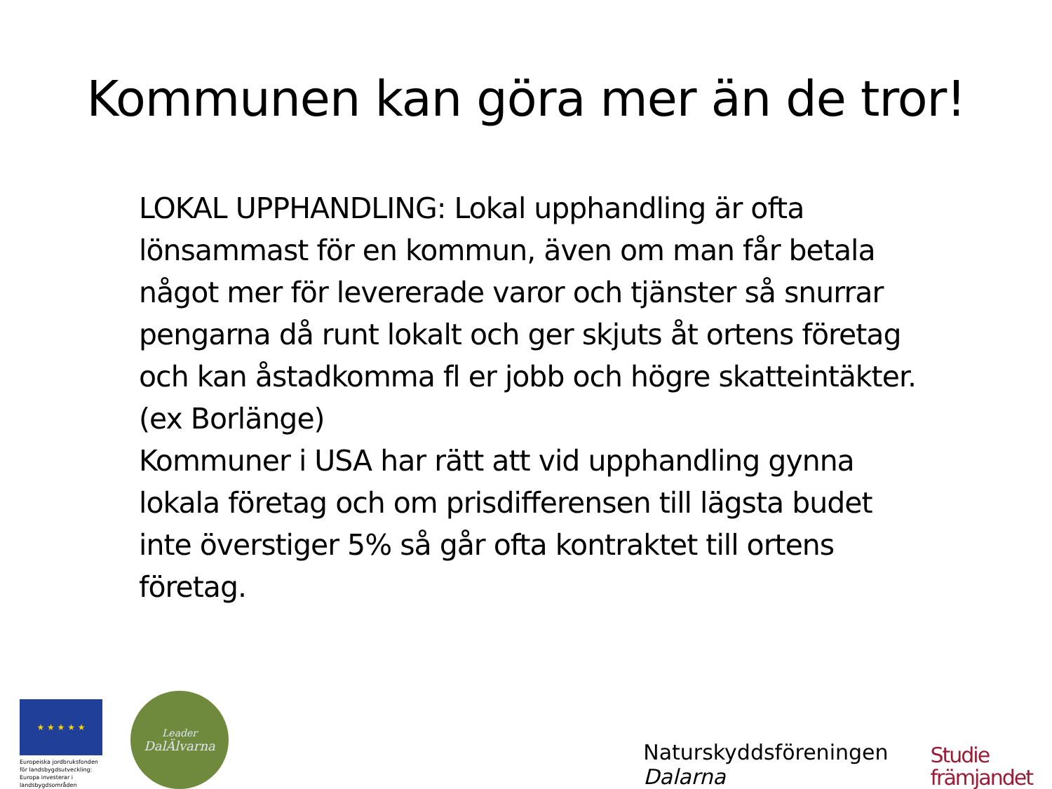Kommunen kan göra mer än de tror!
LOKAL UPPHANDLING: Lokal upphandling är ofta lönsammast för en kommun, även om man får betala något mer för levererade varor och tjänster så snurrar pengarna då runt lokalt och ger skjuts åt ortens företag och kan åstadkomma fl er jobb och högre skatteintäkter. (ex Borlänge)
Kommuner i USA har rätt att vid upphandling gynna lokala företag och om prisdifferensen till lägsta budet inte överstiger 5% så går ofta kontraktet till ortens företag.
★ ★ ★ ★ ★
Europeiska jordbruksfonden för landsbygdsutveckling: Europa investerar i landsbygdsområden
Leader
DalÄlvarna
Naturskyddsföreningen
Dalarna
Studie
främjandet